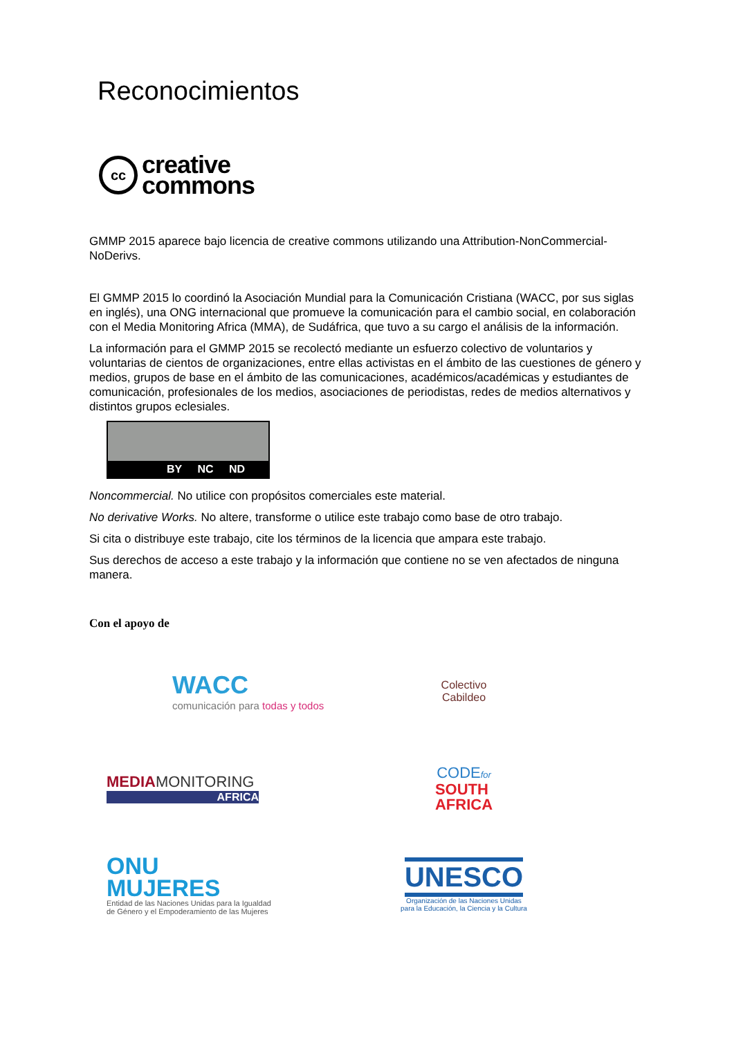Reconocimientos
cc
creative
commons
GMMP 2015 aparece bajo licencia de creative commons utilizando una Attribution-NonCommercial-NoDerivs.
El GMMP 2015 lo coordinó la Asociación Mundial para la Comunicación Cristiana (WACC, por sus siglas en inglés), una ONG internacional que promueve la comunicación para el cambio social, en colaboración con el Media Monitoring Africa (MMA), de Sudáfrica, que tuvo a su cargo el análisis de la información.
La información para el GMMP 2015 se recolectó mediante un esfuerzo colectivo de voluntarios y voluntarias de cientos de organizaciones, entre ellas activistas en el ámbito de las cuestiones de género y medios, grupos de base en el ámbito de las comunicaciones, académicos/académicas y estudiantes de comunicación, profesionales de los medios, asociaciones de periodistas, redes de medios alternativos y distintos grupos eclesiales.
BY NC ND
Noncommercial. No utilice con propósitos comerciales este material.
No derivative Works. No altere, transforme o utilice este trabajo como base de otro trabajo.
Si cita o distribuye este trabajo, cite los términos de la licencia que ampara este trabajo.
Sus derechos de acceso a este trabajo y la información que contiene no se ven afectados de ninguna manera.
Con el apoyo de
WACC
comunicación para todas y todos
Colectivo
Cabildeo
MEDIA MONITORING
AFRICA
CODEfor
SOUTH
AFRICA
ONU
MUJERES
Entidad de las Naciones Unidas para la Igualdad
de Género y el Empoderamiento de las Mujeres
UNESCO
Organización de las Naciones Unidas
para la Educación, la Ciencia y la Cultura